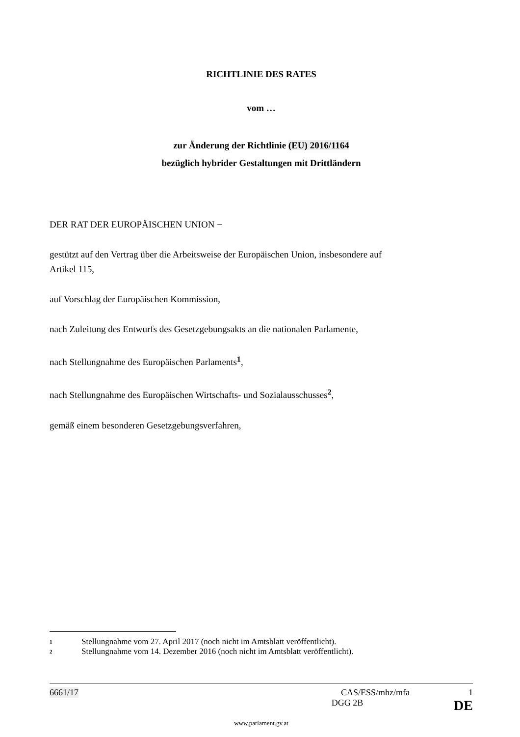RICHTLINIE DES RATES
vom …
zur Änderung der Richtlinie (EU) 2016/1164
bezüglich hybrider Gestaltungen mit Drittländern
DER RAT DER EUROPÄISCHEN UNION −
gestützt auf den Vertrag über die Arbeitsweise der Europäischen Union, insbesondere auf
Artikel 115,
auf Vorschlag der Europäischen Kommission,
nach Zuleitung des Entwurfs des Gesetzgebungsakts an die nationalen Parlamente,
nach Stellungnahme des Europäischen Parlaments<sup>1</sup>,
nach Stellungnahme des Europäischen Wirtschafts- und Sozialausschusses<sup>2</sup>,
gemäß einem besonderen Gesetzgebungsverfahren,
1 Stellungnahme vom 27. April 2017 (noch nicht im Amtsblatt veröffentlicht).
2 Stellungnahme vom 14. Dezember 2016 (noch nicht im Amtsblatt veröffentlicht).
6661/17 CAS/ESS/mhz/mfa 1
DGG 2B DE
www.parlament.gv.at